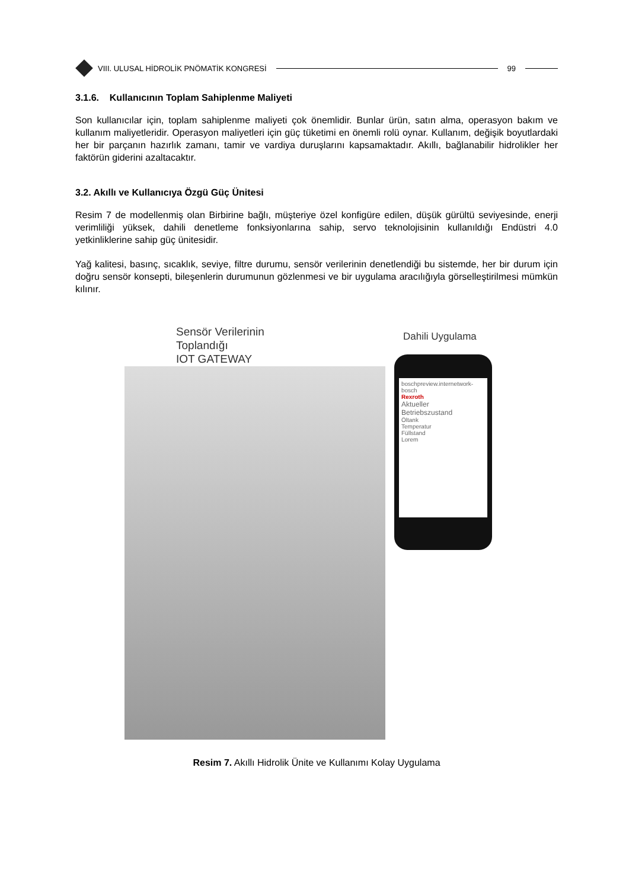VIII. ULUSAL HİDROLİK PNÖMATİK KONGRESİ
99
3.1.6. Kullanıcının Toplam Sahiplenme Maliyeti
Son kullanıcılar için, toplam sahiplenme maliyeti çok önemlidir. Bunlar ürün, satın alma, operasyon bakım ve kullanım maliyetleridir. Operasyon maliyetleri için güç tüketimi en önemli rolü oynar. Kullanım, değişik boyutlardaki her bir parçanın hazırlık zamanı, tamir ve vardiya duruşlarını kapsamaktadır. Akıllı, bağlanabilir hidrolikler her faktörün giderini azaltacaktır.
3.2. Akıllı ve Kullanıcıya Özgü Güç Ünitesi
Resim 7 de modellenmiş olan Birbirine bağlı, müşteriye özel konfigüre edilen, düşük gürültü seviyesinde, enerji verimliliği yüksek, dahili denetleme fonksiyonlarına sahip, servo teknolojisinin kullanıldığı Endüstri 4.0 yetkinliklerine sahip güç ünitesidir.
Yağ kalitesi, basınç, sıcaklık, seviye, filtre durumu, sensör verilerinin denetlendiği bu sistemde, her bir durum için doğru sensör konsepti, bileşenlerin durumunun gözlenmesi ve bir uygulama aracılığıyla görselleştirilmesi mümkün kılınır.
Sensör Verilerinin
Toplandığı
IOT GATEWAY
Dahili Uygulama
boschpreview.internetwork-bosch
Rexroth
Aktueller
Betriebszustand
Öltank
Temperatur
Füllstand
Lorem
Resim 7. Akıllı Hidrolik Ünite ve Kullanımı Kolay Uygulama